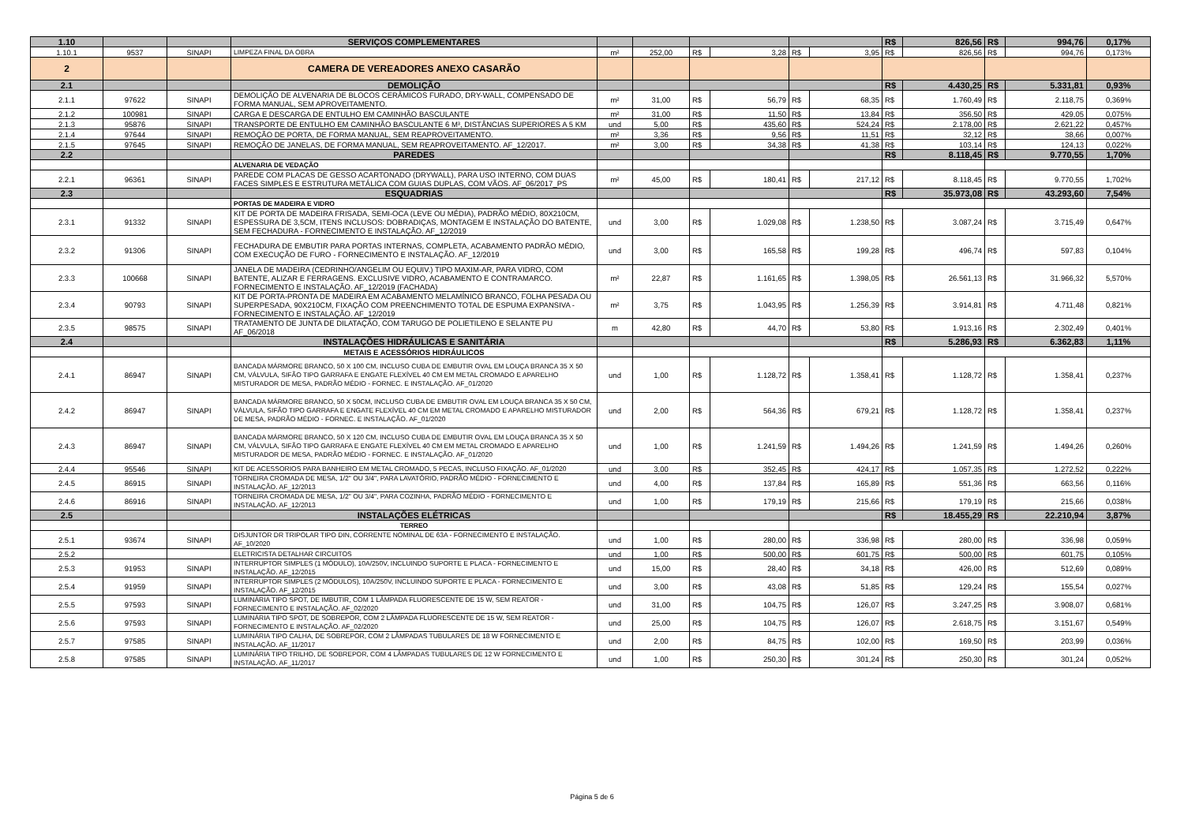| 1.10 | | | SERVIÇOS COMPLEMENTARES | | | | | | | R$ | 826,56 | R$ | 994,76 | 0,17% |
| 1.10.1 | 9537 | SINAPI | LIMPEZA FINAL DA OBRA | m² | 252,00 | R$ | 3,28 | R$ | 3,95 | R$ | 826,56 | R$ | 994,76 | 0,173% |
| 2 | | | CAMERA DE VEREADORES ANEXO CASARÃO | | | | | | | | | | | |
| 2.1 | | | DEMOLIÇÃO | | | | | | | R$ | 4.430,25 | R$ | 5.331,81 | 0,93% |
| 2.1.1 | 97622 | SINAPI | DEMOLIÇÃO DE ALVENARIA DE BLOCOS CERÂMICOS FURADO, DRY-WALL, COMPENSADO DE FORMA MANUAL, SEM APROVEITAMENTO. | m² | 31,00 | R$ | 56,79 | R$ | 68,35 | R$ | 1.760,49 | R$ | 2.118,75 | 0,369% |
| 2.1.2 | 100981 | SINAPI | CARGA E DESCARGA DE ENTULHO EM CAMINHÃO BASCULANTE | m² | 31,00 | R$ | 11,50 | R$ | 13,84 | R$ | 356,50 | R$ | 429,05 | 0,075% |
| 2.1.3 | 95876 | SINAPI | TRANSPORTE DE ENTULHO EM CAMINHÃO BASCULANTE 6 M³, DISTÂNCIAS SUPERIORES A 5 KM | und | 5,00 | R$ | 435,60 | R$ | 524,24 | R$ | 2.178,00 | R$ | 2.621,22 | 0,457% |
| 2.1.4 | 97644 | SINAPI | REMOÇÃO DE PORTA, DE FORMA MANUAL, SEM REAPROVEITAMENTO. | m² | 3,36 | R$ | 9,56 | R$ | 11,51 | R$ | 32,12 | R$ | 38,66 | 0,007% |
| 2.1.5 | 97645 | SINAPI | REMOÇÃO DE JANELAS, DE FORMA MANUAL, SEM REAPROVEITAMENTO. AF_12/2017. | m² | 3,00 | R$ | 34,38 | R$ | 41,38 | R$ | 103,14 | R$ | 124,13 | 0,022% |
| 2.2 | | | PAREDES | | | | | | | R$ | 8.118,45 | R$ | 9.770,55 | 1,70% |
| | | | ALVENARIA DE VEDAÇÃO | | | | | | | | | | | |
| 2.2.1 | 96361 | SINAPI | PAREDE COM PLACAS DE GESSO ACARTONADO (DRYWALL), PARA USO INTERNO, COM DUAS FACES SIMPLES E ESTRUTURA METÁLICA COM GUIAS DUPLAS, COM VÃOS. AF_06/2017_PS | m² | 45,00 | R$ | 180,41 | R$ | 217,12 | R$ | 8.118,45 | R$ | 9.770,55 | 1,702% |
| 2.3 | | | ESQUADRIAS | | | | | | | R$ | 35.973,08 | R$ | 43.293,60 | 7,54% |
| | | | PORTAS DE MADEIRA E VIDRO | | | | | | | | | | | |
| 2.3.1 | 91332 | SINAPI | KIT DE PORTA DE MADEIRA FRISADA, SEMI-OCA (LEVE OU MÉDIA), PADRÃO MÉDIO, 80X210CM, ESPESSURA DE 3,5CM, ITENS INCLUSOS: DOBRADIÇAS, MONTAGEM E INSTALAÇÃO DO BATENTE, SEM FECHADURA - FORNECIMENTO E INSTALAÇÃO. AF_12/2019 | und | 3,00 | R$ | 1.029,08 | R$ | 1.238,50 | R$ | 3.087,24 | R$ | 3.715,49 | 0,647% |
| 2.3.2 | 91306 | SINAPI | FECHADURA DE EMBUTIR PARA PORTAS INTERNAS, COMPLETA, ACABAMENTO PADRÃO MÉDIO, COM EXECUÇÃO DE FURO - FORNECIMENTO E INSTALAÇÃO. AF_12/2019 | und | 3,00 | R$ | 165,58 | R$ | 199,28 | R$ | 496,74 | R$ | 597,83 | 0,104% |
| 2.3.3 | 100668 | SINAPI | JANELA DE MADEIRA (CEDRINHO/ANGELIM OU EQUIV.) TIPO MAXIM-AR, PARA VIDRO, COM BATENTE, ALIZAR E FERRAGENS. EXCLUSIVE VIDRO, ACABAMENTO E CONTRAMARCO. FORNECIMENTO E INSTALAÇÃO. AF_12/2019 (FACHADA) | m² | 22,87 | R$ | 1.161,65 | R$ | 1.398,05 | R$ | 26.561,13 | R$ | 31.966,32 | 5,570% |
| 2.3.4 | 90793 | SINAPI | KIT DE PORTA-PRONTA DE MADEIRA EM ACABAMENTO MELAMÍNICO BRANCO, FOLHA PESADA OU SUPERPESADA, 90X210CM, FIXAÇÃO COM PREENCHIMENTO TOTAL DE ESPUMA EXPANSIVA - FORNECIMENTO E INSTALAÇÃO. AF_12/2019 | m² | 3,75 | R$ | 1.043,95 | R$ | 1.256,39 | R$ | 3.914,81 | R$ | 4.711,48 | 0,821% |
| 2.3.5 | 98575 | SINAPI | TRATAMENTO DE JUNTA DE DILATAÇÃO, COM TARUGO DE POLIETILENO E SELANTE PU AF_06/2018 | m | 42,80 | R$ | 44,70 | R$ | 53,80 | R$ | 1.913,16 | R$ | 2.302,49 | 0,401% |
| 2.4 | | | INSTALAÇÕES HIDRÁULICAS E SANITÁRIA | | | | | | | R$ | 5.286,93 | R$ | 6.362,83 | 1,11% |
| | | | METAIS E ACESSÓRIOS HIDRÁULICOS | | | | | | | | | | | |
| 2.4.1 | 86947 | SINAPI | BANCADA MÁRMORE BRANCO, 50 X 100 CM, INCLUSO CUBA DE EMBUTIR OVAL EM LOUÇA BRANCA 35 X 50 CM, VÁLVULA, SIFÃO TIPO GARRAFA E ENGATE FLEXÍVEL 40 CM EM METAL CROMADO E APARELHO MISTURADOR DE MESA, PADRÃO MÉDIO - FORNEC. E INSTALAÇÃO. AF_01/2020 | und | 1,00 | R$ | 1.128,72 | R$ | 1.358,41 | R$ | 1.128,72 | R$ | 1.358,41 | 0,237% |
| 2.4.2 | 86947 | SINAPI | BANCADA MÁRMORE BRANCO, 50 X 50CM, INCLUSO CUBA DE EMBUTIR OVAL EM LOUÇA BRANCA 35 X 50 CM, VÁLVULA, SIFÃO TIPO GARRAFA E ENGATE FLEXÍVEL 40 CM EM METAL CROMADO E APARELHO MISTURADOR DE MESA, PADRÃO MÉDIO - FORNEC. E INSTALAÇÃO. AF_01/2020 | und | 2,00 | R$ | 564,36 | R$ | 679,21 | R$ | 1.128,72 | R$ | 1.358,41 | 0,237% |
| 2.4.3 | 86947 | SINAPI | BANCADA MÁRMORE BRANCO, 50 X 120 CM, INCLUSO CUBA DE EMBUTIR OVAL EM LOUÇA BRANCA 35 X 50 CM, VÁLVULA, SIFÃO TIPO GARRAFA E ENGATE FLEXÍVEL 40 CM EM METAL CROMADO E APARELHO MISTURADOR DE MESA, PADRÃO MÉDIO - FORNEC. E INSTALAÇÃO. AF_01/2020 | und | 1,00 | R$ | 1.241,59 | R$ | 1.494,26 | R$ | 1.241,59 | R$ | 1.494,26 | 0,260% |
| 2.4.4 | 95546 | SINAPI | KIT DE ACESSORIOS PARA BANHEIRO EM METAL CROMADO, 5 PECAS, INCLUSO FIXAÇÃO. AF_01/2020 | und | 3,00 | R$ | 352,45 | R$ | 424,17 | R$ | 1.057,35 | R$ | 1.272,52 | 0,222% |
| 2.4.5 | 86915 | SINAPI | TORNEIRA CROMADA DE MESA, 1/2" OU 3/4", PARA LAVATÓRIO, PADRÃO MÉDIO - FORNECIMENTO E INSTALAÇÃO. AF_12/2013 | und | 4,00 | R$ | 137,84 | R$ | 165,89 | R$ | 551,36 | R$ | 663,56 | 0,116% |
| 2.4.6 | 86916 | SINAPI | TORNEIRA CROMADA DE MESA, 1/2" OU 3/4", PARA COZINHA, PADRÃO MÉDIO - FORNECIMENTO E INSTALAÇÃO. AF_12/2013 | und | 1,00 | R$ | 179,19 | R$ | 215,66 | R$ | 179,19 | R$ | 215,66 | 0,038% |
| 2.5 | | | INSTALAÇÕES ELÉTRICAS | | | | | | | R$ | 18.455,29 | R$ | 22.210,94 | 3,87% |
| | | | TERREO | | | | | | | | | | | |
| 2.5.1 | 93674 | SINAPI | DISJUNTOR DR TRIPOLAR TIPO DIN, CORRENTE NOMINAL DE 63A - FORNECIMENTO E INSTALAÇÃO. AF_10/2020 | und | 1,00 | R$ | 280,00 | R$ | 336,98 | R$ | 280,00 | R$ | 336,98 | 0,059% |
| 2.5.2 | | | ELETRICISTA DETALHAR CIRCUITOS | und | 1,00 | R$ | 500,00 | R$ | 601,75 | R$ | 500,00 | R$ | 601,75 | 0,105% |
| 2.5.3 | 91953 | SINAPI | INTERRUPTOR SIMPLES (1 MÓDULO), 10A/250V, INCLUINDO SUPORTE E PLACA - FORNECIMENTO E INSTALAÇÃO. AF_12/2015 | und | 15,00 | R$ | 28,40 | R$ | 34,18 | R$ | 426,00 | R$ | 512,69 | 0,089% |
| 2.5.4 | 91959 | SINAPI | INTERRUPTOR SIMPLES (2 MÓDULOS), 10A/250V, INCLUINDO SUPORTE E PLACA - FORNECIMENTO E INSTALAÇÃO. AF_12/2015 | und | 3,00 | R$ | 43,08 | R$ | 51,85 | R$ | 129,24 | R$ | 155,54 | 0,027% |
| 2.5.5 | 97593 | SINAPI | LUMINÁRIA TIPO SPOT, DE IMBUTIR, COM 1 LÂMPADA FLUORESCENTE DE 15 W, SEM REATOR - FORNECIMENTO E INSTALAÇÃO. AF_02/2020 | und | 31,00 | R$ | 104,75 | R$ | 126,07 | R$ | 3.247,25 | R$ | 3.908,07 | 0,681% |
| 2.5.6 | 97593 | SINAPI | LUMINÁRIA TIPO SPOT, DE SOBREPOR, COM 2 LÂMPADA FLUORESCENTE DE 15 W, SEM REATOR - FORNECIMENTO E INSTALAÇÃO. AF_02/2020 | und | 25,00 | R$ | 104,75 | R$ | 126,07 | R$ | 2.618,75 | R$ | 3.151,67 | 0,549% |
| 2.5.7 | 97585 | SINAPI | LUMINÁRIA TIPO CALHA, DE SOBREPOR, COM 2 LÂMPADAS TUBULARES DE 18 W FORNECIMENTO E INSTALAÇÃO. AF_11/2017 | und | 2,00 | R$ | 84,75 | R$ | 102,00 | R$ | 169,50 | R$ | 203,99 | 0,036% |
| 2.5.8 | 97585 | SINAPI | LUMINÁRIA TIPO TRILHO, DE SOBREPOR, COM 4 LÂMPADAS TUBULARES DE 12 W FORNECIMENTO E INSTALAÇÃO. AF_11/2017 | und | 1,00 | R$ | 250,30 | R$ | 301,24 | R$ | 250,30 | R$ | 301,24 | 0,052% |
Página 5 de 6